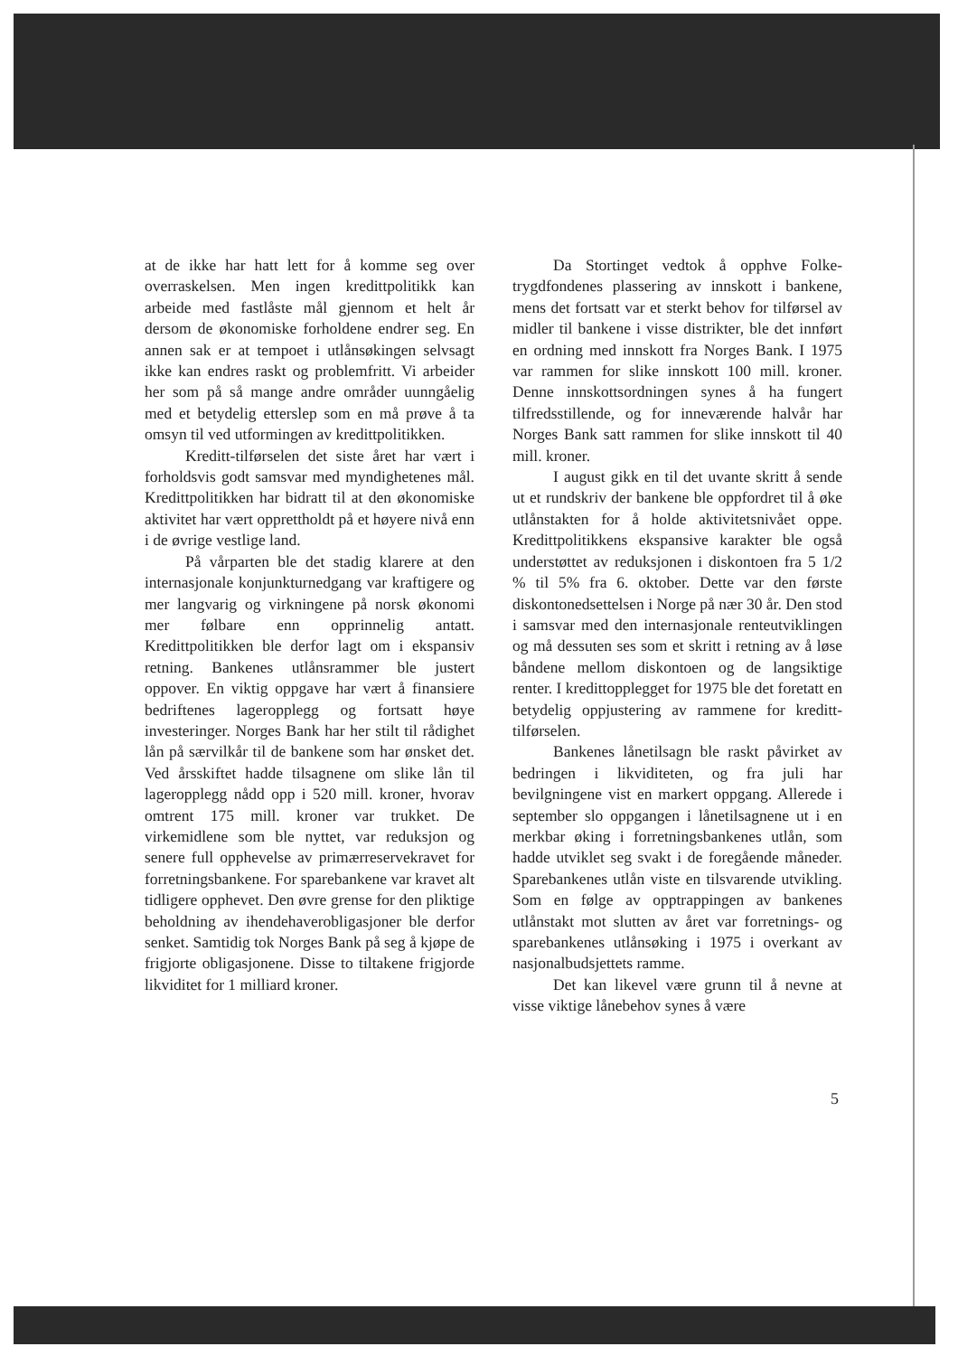at de ikke har hatt lett for å komme seg over overraskelsen. Men ingen kreditt­politikk kan arbeide med fastlåste mål gjennom et helt år dersom de økonomiske forholdene endrer seg. En annen sak er at tempoet i utlånsøkingen selvsagt ikke kan endres raskt og problemfritt. Vi arbeider her som på så mange andre områder uunn­gåelig med et betydelig etterslep som en må prøve å ta omsyn til ved utformingen av kredittpolitikken.
Kreditt-tilførselen det siste året har vært i forholdsvis godt samsvar med myn­dighetenes mål. Kredittpolitikken har bi­dratt til at den økonomiske aktivitet har vært opprettholdt på et høyere nivå enn i de øvrige vestlige land.
På vårparten ble det stadig klarere at den internasjonale konjunkturnedgang var kraftigere og mer langvarig og virkningene på norsk økonomi mer følbare enn opp­rinnelig antatt. Kredittpolitikken ble derfor lagt om i ekspansiv retning. Bankenes ut­lånsrammer ble justert oppover. En viktig oppgave har vært å finansiere bedriftenes lageropplegg og fortsatt høye investeringer. Norges Bank har her stilt til rådighet lån på særvilkår til de bankene som har ønsket det. Ved årsskiftet hadde tilsagnene om slike lån til lageropplegg nådd opp i 520 mill. kroner, hvorav omtrent 175 mill. kroner var trukket. De virkemidlene som ble nyttet, var reduksjon og senere full opphevelse av primærreservekravet for for­retningsbankene. For sparebankene var kravet alt tidligere opphevet. Den øvre grense for den pliktige beholdning av ihendehaverobligasjoner ble derfor senket. Samtidig tok Norges Bank på seg å kjøpe de frigjorte obligasjonene. Disse to tiltakene frigjorde likviditet for 1 milliard kroner.
Da Stortinget vedtok å opphve Folke­trygdfondenes plassering av innskott i bankene, mens det fortsatt var et sterkt behov for tilførsel av midler til bankene i visse distrikter, ble det innført en ordning med innskott fra Norges Bank. I 1975 var rammen for slike innskott 100 mill. kroner. Denne innskottsordningen synes å ha fun­gert tilfredsstillende, og for inneværende halvår har Norges Bank satt rammen for slike innskott til 40 mill. kroner.
I august gikk en til det uvante skritt å sende ut et rundskriv der bankene ble oppfordret til å øke utlånstakten for å holde aktivitetsnivået oppe. Kredittpoli­tikkens ekspansive karakter ble også under­støttet av reduksjonen i diskontoen fra 5 1/2 % til 5% fra 6. oktober. Dette var den første diskontonedsettelsen i Norge på nær 30 år. Den stod i samsvar med den inter­nasjonale renteutviklingen og må dessuten ses som et skritt i retning av å løse båndene mellom diskontoen og de langsiktige renter. I kredittopplegget for 1975 ble det foretatt en betydelig oppjustering av rammene for kreditt-tilførselen.
Bankenes lånetilsagn ble raskt påvirket av bedringen i likviditeten, og fra juli har bevilgningene vist en markert oppgang. Allerede i september slo oppgangen i låne­tilsagnene ut i en merkbar øking i forret­ningsbankenes utlån, som hadde utviklet seg svakt i de foregående måneder. Spare­bankenes utlån viste en tilsvarende utvik­ling. Som en følge av opptrappingen av bankenes utlånstakt mot slutten av året var forretnings- og sparebankenes utlånsøking i 1975 i overkant av nasjonalbudsjettets ramme.
Det kan likevel være grunn til å nevne at visse viktige lånebehov synes å være
5